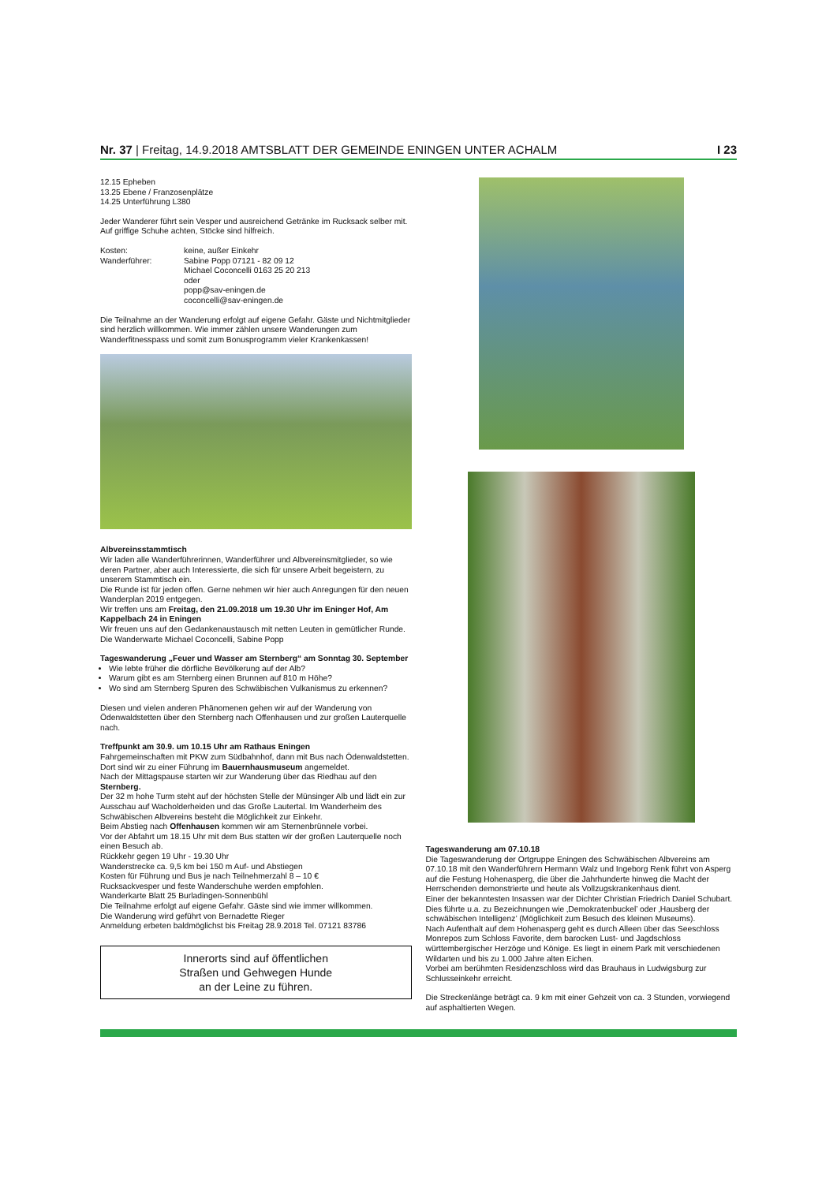Nr. 37 | Freitag, 14.9.2018 AMTSBLATT DER GEMEINDE ENINGEN UNTER ACHALM I 23
12.15 Epheben
13.25 Ebene / Franzosenplätze
14.25 Unterführung L380
Jeder Wanderer führt sein Vesper und ausreichend Getränke im Rucksack selber mit. Auf griffige Schuhe achten, Stöcke sind hilfreich.
Kosten:
Wanderführer:
keine, außer Einkehr
Sabine Popp 07121 - 82 09 12
Michael Coconcelli 0163 25 20 213
oder
popp@sav-eningen.de
coconcelli@sav-eningen.de
Die Teilnahme an der Wanderung erfolgt auf eigene Gefahr. Gäste und Nichtmitglieder sind herzlich willkommen. Wie immer zählen unsere Wanderungen zum Wanderfitnesspass und somit zum Bonusprogramm vieler Krankenkassen!
Albvereinsstammtisch
Wir laden alle Wanderführerinnen, Wanderführer und Albvereinsmitglieder, so wie deren Partner, aber auch Interessierte, die sich für unsere Arbeit begeistern, zu unserem Stammtisch ein.
Die Runde ist für jeden offen. Gerne nehmen wir hier auch Anregungen für den neuen Wanderplan 2019 entgegen.
Wir treffen uns am Freitag, den 21.09.2018 um 19.30 Uhr im Eninger Hof, Am Kappelbach 24 in Eningen
Wir freuen uns auf den Gedankenaustausch mit netten Leuten in gemütlicher Runde.
Die Wanderwarte Michael Coconcelli, Sabine Popp
Tageswanderung „Feuer und Wasser am Sternberg“ am Sonntag 30. September
Wie lebte früher die dörfliche Bevölkerung auf der Alb?
Warum gibt es am Sternberg einen Brunnen auf 810 m Höhe?
Wo sind am Sternberg Spuren des Schwäbischen Vulkanismus zu erkennen?
Diesen und vielen anderen Phänomenen gehen wir auf der Wanderung von Ödenwaldstetten über den Sternberg nach Offenhausen und zur großen Lauterquelle nach.
Treffpunkt am 30.9. um 10.15 Uhr am Rathaus Eningen
Fahrgemeinschaften mit PKW zum Südbahnhof, dann mit Bus nach Ödenwaldstetten.
Dort sind wir zu einer Führung im Bauernhausmuseum angemeldet.
Nach der Mittagspause starten wir zur Wanderung über das Riedhau auf den Sternberg.
Der 32 m hohe Turm steht auf der höchsten Stelle der Münsinger Alb und lädt ein zur Ausschau auf Wacholderheiden und das Große Lautertal. Im Wanderheim des Schwäbischen Albvereins besteht die Möglichkeit zur Einkehr.
Beim Abstieg nach Offenhausen kommen wir am Sternenbrünnele vorbei.
Vor der Abfahrt um 18.15 Uhr mit dem Bus statten wir der großen Lauterquelle noch einen Besuch ab.
Rückkehr gegen 19 Uhr - 19.30 Uhr
Wanderstrecke ca. 9,5 km bei 150 m Auf- und Abstiegen
Kosten für Führung und Bus je nach Teilnehmerzahl 8 – 10 €
Rucksackvesper und feste Wanderschuhe werden empfohlen.
Wanderkarte Blatt 25 Burladingen-Sonnenbühl
Die Teilnahme erfolgt auf eigene Gefahr. Gäste sind wie immer willkommen.
Die Wanderung wird geführt von Bernadette Rieger
Anmeldung erbeten baldmöglichst bis Freitag 28.9.2018 Tel. 07121 83786
Innerorts sind auf öffentlichen
Straßen und Gehwegen Hunde
an der Leine zu führen.
Tageswanderung am 07.10.18
Die Tageswanderung der Ortgruppe Eningen des Schwäbischen Albvereins am 07.10.18 mit den Wanderführern Hermann Walz und Ingeborg Renk führt von Asperg auf die Festung Hohenasperg, die über die Jahrhunderte hinweg die Macht der Herrschenden demonstrierte und heute als Vollzugskrankenhaus dient.
Einer der bekanntesten Insassen war der Dichter Christian Friedrich Daniel Schubart.
Dies führte u.a. zu Bezeichnungen wie ‚Demokratenbuckel’ oder ‚Hausberg der schwäbischen Intelligenz’ (Möglichkeit zum Besuch des kleinen Museums).
Nach Aufenthalt auf dem Hohenasperg geht es durch Alleen über das Seeschloss Monrepos zum Schloss Favorite, dem barocken Lust- und Jagdschloss württembergischer Herzöge und Könige. Es liegt in einem Park mit verschiedenen Wildarten und bis zu 1.000 Jahre alten Eichen.
Vorbei am berühmten Residenzschloss wird das Brauhaus in Ludwigsburg zur Schlusseinkehr erreicht.
Die Streckenlänge beträgt ca. 9 km mit einer Gehzeit von ca. 3 Stunden, vorwiegend auf asphaltierten Wegen.